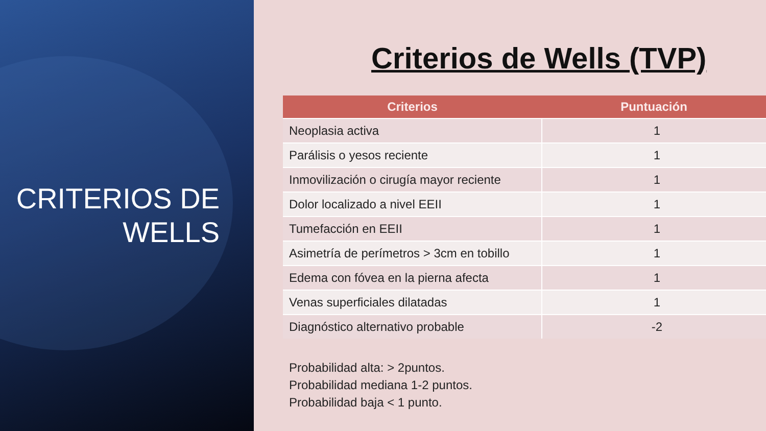CRITERIOS DE
WELLS
Criterios de Wells (TVP)
| Criterios | Puntuación |
| --- | --- |
| Neoplasia activa | 1 |
| Parálisis o yesos reciente | 1 |
| Inmovilización o cirugía mayor reciente | 1 |
| Dolor localizado a nivel EEII | 1 |
| Tumefacción en EEII | 1 |
| Asimetría de perímetros > 3cm en tobillo | 1 |
| Edema con fóvea en la pierna afecta | 1 |
| Venas superficiales dilatadas | 1 |
| Diagnóstico alternativo probable | -2 |
Probabilidad alta: > 2puntos.
Probabilidad mediana 1-2 puntos.
Probabilidad baja < 1 punto.